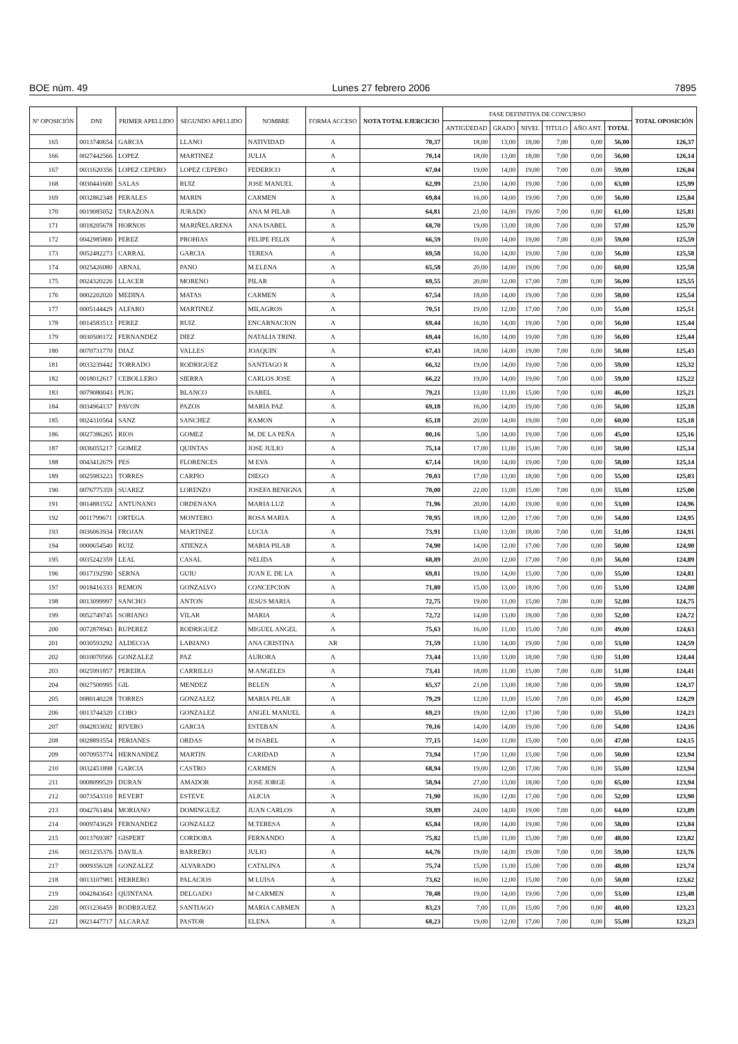BOE núm. 49 Lunes 27 febrero 2006 7895
| Nº OPOSICIÓN | DNI | PRIMER APELLIDO | SEGUNDO APELLIDO | NOMBRE | FORMA ACCESO | NOTA TOTAL EJERCICIO | FASE DEFINITIVA DE CONCURSO | | | | | | TOTAL OPOSICIÓN |
| --- | --- | --- | --- | --- | --- | --- | --- | --- | --- | --- | --- | --- | --- |
| | | | | | | | ANTIGÜEDAD | GRADO | NIVEL | TITULO | AÑO ANT. | TOTAL | |
| 165 | 0013740654 | GARCIA | LLANO | NATIVIDAD | A | 70,37 | 18,00 | 13,00 | 18,00 | 7,00 | 0,00 | 56,00 | 126,37 |
| 166 | 0027442566 | LOPEZ | MARTINEZ | JULIA | A | 70,14 | 18,00 | 13,00 | 18,00 | 7,00 | 0,00 | 56,00 | 126,14 |
| 167 | 0031620356 | LOPEZ CEPERO | LOPEZ CEPERO | FEDERICO | A | 67,04 | 19,00 | 14,00 | 19,00 | 7,00 | 0,00 | 59,00 | 126,04 |
| 168 | 0030441600 | SALAS | RUIZ | JOSE MANUEL | A | 62,99 | 23,00 | 14,00 | 19,00 | 7,00 | 0,00 | 63,00 | 125,99 |
| 169 | 0032862348 | PERALES | MARIN | CARMEN | A | 69,84 | 16,00 | 14,00 | 19,00 | 7,00 | 0,00 | 56,00 | 125,84 |
| 170 | 0019085052 | TARAZONA | JURADO | ANA M PILAR | A | 64,81 | 21,00 | 14,00 | 19,00 | 7,00 | 0,00 | 61,00 | 125,81 |
| 171 | 0018205678 | HORNOS | MARIÑELARENA | ANA ISABEL | A | 68,70 | 19,00 | 13,00 | 18,00 | 7,00 | 0,00 | 57,00 | 125,70 |
| 172 | 0042985800 | PEREZ | PROHIAS | FELIPE FELIX | A | 66,59 | 19,00 | 14,00 | 19,00 | 7,00 | 0,00 | 59,00 | 125,59 |
| 173 | 0052482273 | CARRAL | GARCIA | TERESA | A | 69,58 | 16,00 | 14,00 | 19,00 | 7,00 | 0,00 | 56,00 | 125,58 |
| 174 | 0025426080 | ARNAL | PANO | M.ELENA | A | 65,58 | 20,00 | 14,00 | 19,00 | 7,00 | 0,00 | 60,00 | 125,58 |
| 175 | 0024320226 | LLACER | MORENO | PILAR | A | 69,55 | 20,00 | 12,00 | 17,00 | 7,00 | 0,00 | 56,00 | 125,55 |
| 176 | 0002202020 | MEDINA | MATAS | CARMEN | A | 67,54 | 18,00 | 14,00 | 19,00 | 7,00 | 0,00 | 58,00 | 125,54 |
| 177 | 0005144429 | ALFARO | MARTINEZ | MILAGROS | A | 70,51 | 19,00 | 12,00 | 17,00 | 7,00 | 0,00 | 55,00 | 125,51 |
| 178 | 0014583513 | PEREZ | RUIZ | ENCARNACION | A | 69,44 | 16,00 | 14,00 | 19,00 | 7,00 | 0,00 | 56,00 | 125,44 |
| 179 | 0030500172 | FERNANDEZ | DIEZ | NATALIA TRINI. | A | 69,44 | 16,00 | 14,00 | 19,00 | 7,00 | 0,00 | 56,00 | 125,44 |
| 180 | 0070731770 | DIAZ | VALLES | JOAQUIN | A | 67,43 | 18,00 | 14,00 | 19,00 | 7,00 | 0,00 | 58,00 | 125,43 |
| 181 | 0033239442 | TORRADO | RODRIGUEZ | SANTIAGO R | A | 66,32 | 19,00 | 14,00 | 19,00 | 7,00 | 0,00 | 59,00 | 125,32 |
| 182 | 0018012617 | CEBOLLERO | SIERRA | CARLOS JOSE | A | 66,22 | 19,00 | 14,00 | 19,00 | 7,00 | 0,00 | 59,00 | 125,22 |
| 183 | 0079080043 | PUIG | BLANCO | ISABEL | A | 79,21 | 13,00 | 11,00 | 15,00 | 7,00 | 0,00 | 46,00 | 125,21 |
| 184 | 0034964137 | PAVON | PAZOS | MARIA PAZ | A | 69,18 | 16,00 | 14,00 | 19,00 | 7,00 | 0,00 | 56,00 | 125,18 |
| 185 | 0024310564 | SANZ | SANCHEZ | RAMON | A | 65,18 | 20,00 | 14,00 | 19,00 | 7,00 | 0,00 | 60,00 | 125,18 |
| 186 | 0027386265 | RIOS | GOMEZ | M. DE LA PEÑA | A | 80,16 | 5,00 | 14,00 | 19,00 | 7,00 | 0,00 | 45,00 | 125,16 |
| 187 | 0036055217 | GOMEZ | QUINTAS | JOSE JULIO | A | 75,14 | 17,00 | 11,00 | 15,00 | 7,00 | 0,00 | 50,00 | 125,14 |
| 188 | 0043412679 | PES | FLORENCES | M EVA | A | 67,14 | 18,00 | 14,00 | 19,00 | 7,00 | 0,00 | 58,00 | 125,14 |
| 189 | 0025983223 | TORRES | CARPIO | DIEGO | A | 70,03 | 17,00 | 13,00 | 18,00 | 7,00 | 0,00 | 55,00 | 125,03 |
| 190 | 0076775359 | SUAREZ | LORENZO | JOSEFA BENIGNA | A | 70,00 | 22,00 | 11,00 | 15,00 | 7,00 | 0,00 | 55,00 | 125,00 |
| 191 | 0014881552 | ANTUNANO | ORDENANA | MARIA LUZ | A | 71,96 | 20,00 | 14,00 | 19,00 | 0,00 | 0,00 | 53,00 | 124,96 |
| 192 | 0011799671 | ORTEGA | MONTERO | ROSA MARIA | A | 70,95 | 18,00 | 12,00 | 17,00 | 7,00 | 0,00 | 54,00 | 124,95 |
| 193 | 0036063934 | FROJAN | MARTINEZ | LUCIA | A | 73,91 | 13,00 | 13,00 | 18,00 | 7,00 | 0,00 | 51,00 | 124,91 |
| 194 | 0000654540 | RUIZ | ATIENZA | MARIA PILAR | A | 74,90 | 14,00 | 12,00 | 17,00 | 7,00 | 0,00 | 50,00 | 124,90 |
| 195 | 0035242359 | LEAL | CASAL | NELIDA | A | 68,89 | 20,00 | 12,00 | 17,00 | 7,00 | 0,00 | 56,00 | 124,89 |
| 196 | 0017192590 | SERNA | GUIU | JUAN E. DE LA | A | 69,81 | 19,00 | 14,00 | 15,00 | 7,00 | 0,00 | 55,00 | 124,81 |
| 197 | 0018416333 | REMON | GONZALVO | CONCEPCION | A | 71,80 | 15,00 | 13,00 | 18,00 | 7,00 | 0,00 | 53,00 | 124,80 |
| 198 | 0013099997 | SANCHO | ANTON | JESUS MARIA | A | 72,75 | 19,00 | 11,00 | 15,00 | 7,00 | 0,00 | 52,00 | 124,75 |
| 199 | 0052749745 | SORIANO | VILAR | MARIA | A | 72,72 | 14,00 | 13,00 | 18,00 | 7,00 | 0,00 | 52,00 | 124,72 |
| 200 | 0072878943 | RUPEREZ | RODRIGUEZ | MIGUEL ANGEL | A | 75,63 | 16,00 | 11,00 | 15,00 | 7,00 | 0,00 | 49,00 | 124,63 |
| 201 | 0030593292 | ALDECOA | LABIANO | ANA CRISTINA | AR | 71,59 | 13,00 | 14,00 | 19,00 | 7,00 | 0,00 | 53,00 | 124,59 |
| 202 | 0010070566 | GONZALEZ | PAZ | AURORA | A | 73,44 | 13,00 | 13,00 | 18,00 | 7,00 | 0,00 | 51,00 | 124,44 |
| 203 | 0025991857 | PEREIRA | CARRILLO | M ANGELES | A | 73,41 | 18,00 | 11,00 | 15,00 | 7,00 | 0,00 | 51,00 | 124,41 |
| 204 | 0027500995 | GIL | MENDEZ | BELEN | A | 65,37 | 21,00 | 13,00 | 18,00 | 7,00 | 0,00 | 59,00 | 124,37 |
| 205 | 0080140228 | TORRES | GONZALEZ | MARIA PILAR | A | 79,29 | 12,00 | 11,00 | 15,00 | 7,00 | 0,00 | 45,00 | 124,29 |
| 206 | 0013744320 | COBO | GONZALEZ | ANGEL MANUEL | A | 69,23 | 19,00 | 12,00 | 17,00 | 7,00 | 0,00 | 55,00 | 124,23 |
| 207 | 0042833692 | RIVERO | GARCIA | ESTEBAN | A | 70,16 | 14,00 | 14,00 | 19,00 | 7,00 | 0,00 | 54,00 | 124,16 |
| 208 | 0028893554 | PERIANES | ORDAS | M ISABEL | A | 77,15 | 14,00 | 11,00 | 15,00 | 7,00 | 0,00 | 47,00 | 124,15 |
| 209 | 0070955774 | HERNANDEZ | MARTIN | CARIDAD | A | 73,94 | 17,00 | 11,00 | 15,00 | 7,00 | 0,00 | 50,00 | 123,94 |
| 210 | 0032451898 | GARCIA | CASTRO | CARMEN | A | 68,94 | 19,00 | 12,00 | 17,00 | 7,00 | 0,00 | 55,00 | 123,94 |
| 211 | 0008099529 | DURAN | AMADOR | JOSE JORGE | A | 58,94 | 27,00 | 13,00 | 18,00 | 7,00 | 0,00 | 65,00 | 123,94 |
| 212 | 0073543310 | REVERT | ESTEVE | ALICIA | A | 71,90 | 16,00 | 12,00 | 17,00 | 7,00 | 0,00 | 52,00 | 123,90 |
| 213 | 0042761404 | MORIANO | DOMINGUEZ | JUAN CARLOS | A | 59,89 | 24,00 | 14,00 | 19,00 | 7,00 | 0,00 | 64,00 | 123,89 |
| 214 | 0009743629 | FERNANDEZ | GONZALEZ | M.TERESA | A | 65,84 | 18,00 | 14,00 | 19,00 | 7,00 | 0,00 | 58,00 | 123,84 |
| 215 | 0013769387 | GISPERT | CORDOBA | FERNANDO | A | 75,82 | 15,00 | 11,00 | 15,00 | 7,00 | 0,00 | 48,00 | 123,82 |
| 216 | 0031235376 | DAVILA | BARRERO | JULIO | A | 64,76 | 19,00 | 14,00 | 19,00 | 7,00 | 0,00 | 59,00 | 123,76 |
| 217 | 0009356328 | GONZALEZ | ALVARADO | CATALINA | A | 75,74 | 15,00 | 11,00 | 15,00 | 7,00 | 0,00 | 48,00 | 123,74 |
| 218 | 0013107983 | HERRERO | PALACIOS | M LUISA | A | 73,62 | 16,00 | 12,00 | 15,00 | 7,00 | 0,00 | 50,00 | 123,62 |
| 219 | 0042843643 | QUINTANA | DELGADO | M CARMEN | A | 70,48 | 19,00 | 14,00 | 19,00 | 7,00 | 0,00 | 53,00 | 123,48 |
| 220 | 0031236459 | RODRIGUEZ | SANTIAGO | MARIA CARMEN | A | 83,23 | 7,00 | 11,00 | 15,00 | 7,00 | 0,00 | 40,00 | 123,23 |
| 221 | 0021447717 | ALCARAZ | PASTOR | ELENA | A | 68,23 | 19,00 | 12,00 | 17,00 | 7,00 | 0,00 | 55,00 | 123,23 |